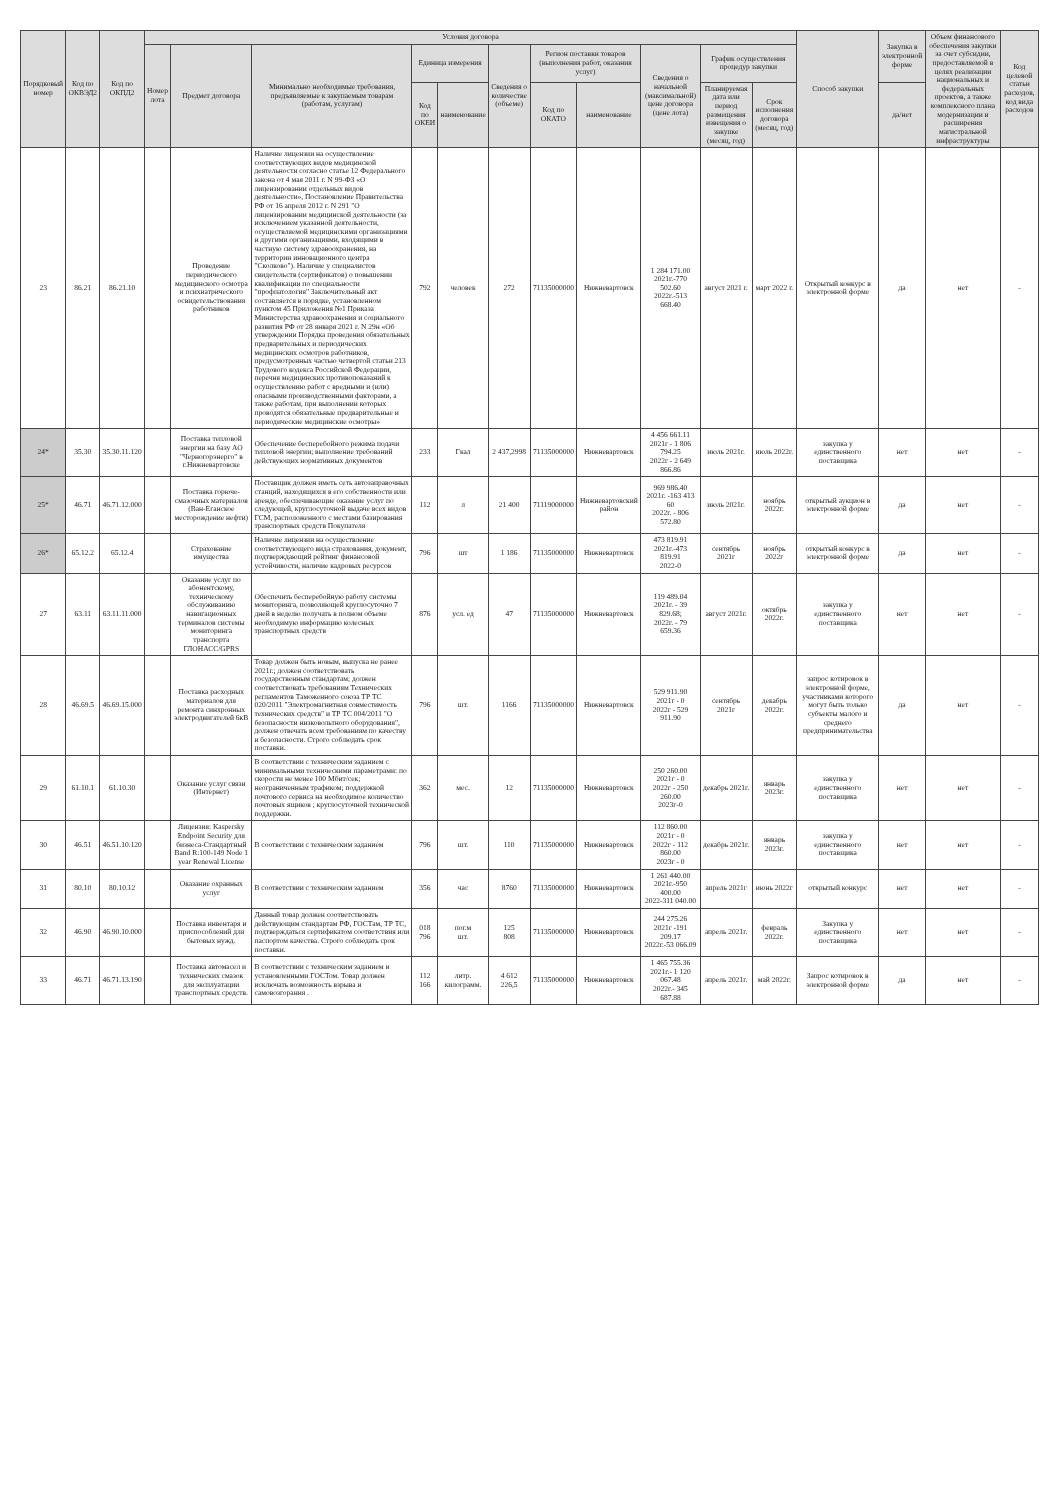| Порядковый номер | Код по ОКВЭД2 | Код по ОКПД2 | Условия договора | | | | | | | | | | | Способ закупки | Закупка в электронной форме | Объем финансового обеспечения закупки за счет субсидии, предоставляемой в целях реализации национальных и федеральных проектов, а также комплексного плана модернизации и расширения магистральной инфраструктуры | Код целевой статьи расходов, код вида расходов |
| --- | --- | --- | --- | --- | --- | --- | --- | --- | --- | --- | --- | --- | --- | --- | --- | --- | --- |
| | | | Номер лота | Предмет договора | Минимально необходимые требования, предъявляемые к закупаемым товарам (работам, услугам) | Единица измерения | | Сведения о количестве (объеме) | Регион поставки товаров (выполнения работ, оказания услуг) | | Сведения о начальной (максимальной) цене договора (цене лота) | График осуществления процедур закупки | | | | | |
| | | | | | | Код по ОКЕИ | наименование | | Код по ОКАТО | наименование | | Планируемая дата или период размещения извещения о закупке (месяц, год) | Срок исполнения договора (месяц, год) | | да/нет | | |
| 23 | 86.21 | 86.21.10 | | Проведение периодического медицинского осмотра и психиатрического освидетельствования работников | Наличие лицензии на осуществление соответствующих видов медицинской деятельности согласно статье 12 Федерального закона от 4 мая 2011 г. N 99-ФЗ «О лицензировании отдельных видов деятельности», Постановление Правительства РФ от 16 апреля 2012 г. N 291 "О лицензировании медицинской деятельности (за исключением указанной деятельности, осуществляемой медицинскими организациями и другими организациями, входящими в частную систему здравоохранения, на территории инновационного центра "Сколково"). Наличие у специалистов свидетельств (сертификатов) о повышении квалификации по специальности "профпатология" Заключительный акт составляется в порядке, установленном пунктом 45 Приложения №1 Приказа Министерства здравоохранения и социального развития РФ от 28 января 2021 г. N 29н «Об утверждении Порядка проведения обязательных предварительных и периодических медицинских осмотров работников, предусмотренных частью четвертой статьи 213 Трудового кодекса Российской Федерации, перечня медицинских противопоказаний к осуществлению работ с вредными и (или) опасными производственными факторами, а также работам, при выполнении которых проводятся обязательные предварительные и периодические медицинские осмотры» | 792 | человек | 272 | 71135000000 | Нижневартовск | 1 284 171.00 2021г.-770 502.60 2022г.-513 668.40 | август 2021 г. | март 2022 г. | Открытый конкурс в электронной форме | да | нет | - |
| 24* | 35.30 | 35.30.11.120 | | Поставка тепловой энергии на базу АО "Черногорэнерго" в г.Нижневартовске | Обеспечение бесперебойного режима подачи тепловой энергии; выполнение требований действующих нормативных документов | 233 | Гкал | 2 437,2998 | 71135000000 | Нижневартовск | 4 456 661.11 2021г - 1 806 794.25 2022г - 2 649 866.86 | июль 2021г. | июль 2022г. | закупка у единственного поставщика | нет | нет | - |
| 25* | 46.71 | 46.71.12.000 | | Поставка горюче-смазочных материалов (Ван-Еганское месторождение нефти) | Поставщик должен иметь сеть автозаправочных станций, находящихся в его собственности или аренде, обеспечивающие оказание услуг по следующей, круглосуточной выдаче всех видов ГСМ, расположенного с местами базирования транспортных средств Покупателя | 112 | л | 21 400 | 71119000000 | Нижневартовский район | 969 986.40 2021г. -163 413 60 2022г. - 806 572.80 | июль 2021г. | ноябрь 2022г. | открытый аукцион в электронной форме | да | нет | - |
| 26* | 65.12.2 | 65.12.4 | | Страхование имущества | Наличие лицензии на осуществление соответствующего вида страхования, документ, подтверждающий рейтинг финансовой устойчивости, наличие кадровых ресурсов | 796 | шт | 1 186 | 71135000000 | Нижневартовск | 473 819.91 2021г.-473 819.91 2022-0 | сентябрь 2021г | ноябрь 2022г | открытый конкурс в электронной форме | да | нет | - |
| 27 | 63.11 | 63.11.11.000 | | Оказание услуг по абонентскому, техническому обслуживанию навигационных терминалов системы мониторинга транспорта ГЛОНАСС/GPRS | Обеспечить бесперебойную работу системы мониторинга, позволяющей круглосуточно 7 дней в неделю получать в полном объеме необходимую информацию колесных транспортных средств | 876 | усл. ед | 47 | 71135000000 | Нижневартовск | 119 489.04 2021г. - 39 829.68; 2022г. - 79 659.36 | август 2021г. | октябрь 2022г. | закупка у единственного поставщика | нет | нет | - |
| 28 | 46.69.5 | 46.69.15.000 | | Поставка расходных материалов для ремонта синхронных электродвигателей 6кВ | Товар должен быть новым, выпуска не ранее 2021г.; должен соответствовать государственным стандартам; должен соответствовать требованиям Технических регламентов Таможенного союза ТР ТС 020/2011 "Электромагнитная совместимость технических средств" и ТР ТС 004/2011 "О безопасности низковольтного оборудования", должен отвечать всем требованиям по качеству и безопасности. Строго соблюдать срок поставки. | 796 | шт. | 1166 | 71135000000 | Нижневартовск | 529 911.90 2021г - 0 2022г - 529 911.90 | сентябрь 2021г | декабрь 2022г. | запрос котировок в электронной форме, участниками которого могут быть только субъекты малого и среднего предпринимательства | да | нет | - |
| 29 | 61.10.1 | 61.10.30 | | Оказание услуг связи (Интернет) | В соответствии с техническим заданием с минимальными техническими параметрами: по скорости не менее 100 Мбит/сек; неограниченным трафиком; поддержкой почтового сервиса на необходимое количество почтовых ящиков ; круглосуточной технической поддержки. | 362 | мес. | 12 | 71135000000 | Нижневартовск | 250 260.00 2021г - 0 2022г - 250 260.00 2023г-0 | декабрь 2021г. | январь 2023г. | закупка у единственного поставщика | нет | нет | - |
| 30 | 46.51 | 46.51.10.120 | | Лицензия: Kaspersky Endpoint Security для бизнеса-Стандартный Band R:100-149 Node 1 year Renewal License | В соответствии с техническим заданием | 796 | шт. | 110 | 71135000000 | Нижневартовск | 112 860.00 2021г - 0 2022г - 112 860.00 2023г - 0 | декабрь 2021г. | январь 2023г. | закупка у единственного поставщика | нет | нет | - |
| 31 | 80.10 | 80.10.12 | | Оказание охранных услуг | В соответствии с техническим заданием | 356 | час | 8760 | 71135000000 | Нижневартовск | 1 261 440.00 2021г.-950 400.00 2022-311 040.00 | апрель 2021г | июнь 2022г | открытый конкурс | нет | нет | - |
| 32 | 46.90 | 46.90.10.000 | | Поставка инвентаря и приспособлений для бытовых нужд. | Данный товар должен соответствовать действующим стандартам РФ, ГОСТам, ТР ТС, подтверждаться сертификатом соответствия или паспортом качества. Строго соблюдать срок поставки. | 018 796 | пог.м шт. | 125 808 | 71135000000 | Нижневартовск | 244 275.26 2021г -191 209.17 2022г.-53 066.09 | апрель 2021г. | февраль 2022г. | Закупка у единственного поставщика | нет | нет | - |
| 33 | 46.71 | 46.71.13.190 | | Поставка автомасел и технических смазок для эксплуатации транспортных средств. | В соответствии с техническим заданием и установленными ГОСТом. Товар должен исключать возможность взрыва и самовозгорания . | 112 166 | литр. килограмм. | 4 612 226,5 | 71135000000 | Нижневартовск | 1 465 755.36 2021г.- 1 120 067.48 2022г.- 345 687.88 | апрель 2021г. | май 2022г. | Запрос котировок в электронной форме | да | нет | - |